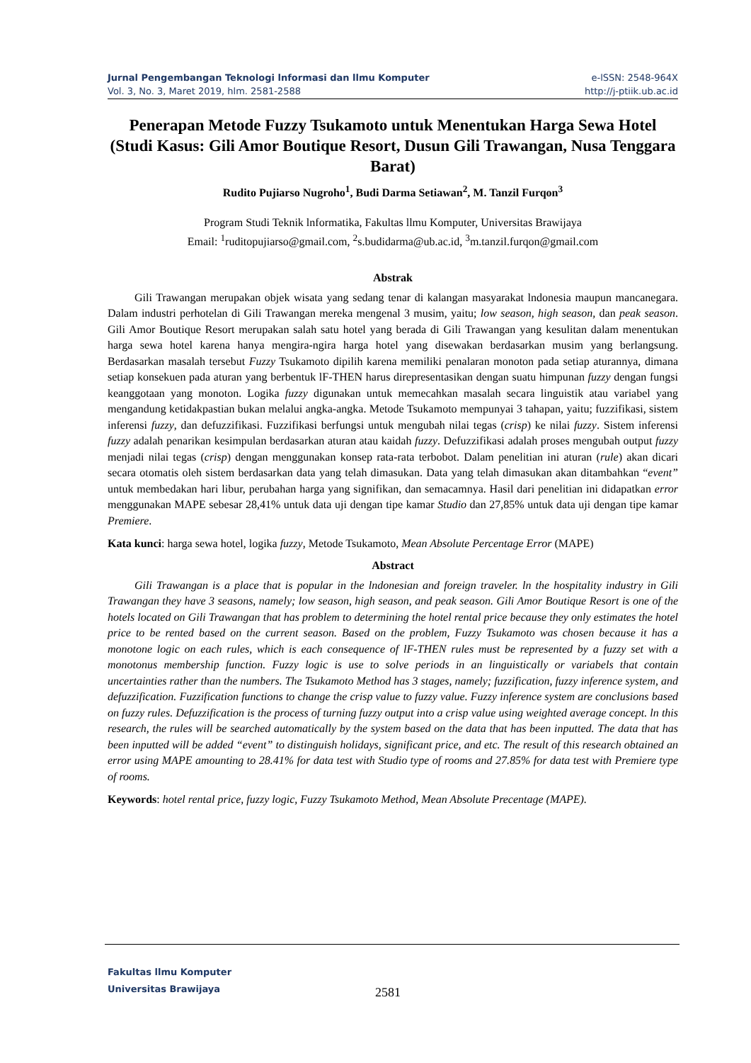Jurnal Pengembangan Teknologi lnformasi dan llmu Komputer
Vol. 3, No. 3, Maret 2019, hlm. 2581-2588
e-lSSN: 2548-964X
http://j-ptiik.ub.ac.id
Penerapan Metode Fuzzy Tsukamoto untuk Menentukan Harga Sewa Hotel (Studi Kasus: Gili Amor Boutique Resort, Dusun Gili Trawangan, Nusa Tenggara Barat)
Rudito Pujiarso Nugroho<sup>1</sup>, Budi Darma Setiawan<sup>2</sup>, M. Tanzil Furqon<sup>3</sup>
Program Studi Teknik lnformatika, Fakultas llmu Komputer, Universitas Brawijaya
Email: <sup>1</sup>ruditopujiarso@gmail.com, <sup>2</sup>s.budidarma@ub.ac.id, <sup>3</sup>m.tanzil.furqon@gmail.com
Abstrak
Gili Trawangan merupakan objek wisata yang sedang tenar di kalangan masyarakat lndonesia maupun mancanegara. Dalam industri perhotelan di Gili Trawangan mereka mengenal 3 musim, yaitu; low season, high season, dan peak season. Gili Amor Boutique Resort merupakan salah satu hotel yang berada di Gili Trawangan yang kesulitan dalam menentukan harga sewa hotel karena hanya mengira-ngira harga hotel yang disewakan berdasarkan musim yang berlangsung. Berdasarkan masalah tersebut Fuzzy Tsukamoto dipilih karena memiliki penalaran monoton pada setiap aturannya, dimana setiap konsekuen pada aturan yang berbentuk lF-THEN harus direpresentasikan dengan suatu himpunan fuzzy dengan fungsi keanggotaan yang monoton. Logika fuzzy digunakan untuk memecahkan masalah secara linguistik atau variabel yang mengandung ketidakpastian bukan melalui angka-angka. Metode Tsukamoto mempunyai 3 tahapan, yaitu; fuzzifikasi, sistem inferensi fuzzy, dan defuzzifikasi. Fuzzifikasi berfungsi untuk mengubah nilai tegas (crisp) ke nilai fuzzy. Sistem inferensi fuzzy adalah penarikan kesimpulan berdasarkan aturan atau kaidah fuzzy. Defuzzifikasi adalah proses mengubah output fuzzy menjadi nilai tegas (crisp) dengan menggunakan konsep rata-rata terbobot. Dalam penelitian ini aturan (rule) akan dicari secara otomatis oleh sistem berdasarkan data yang telah dimasukan. Data yang telah dimasukan akan ditambahkan “event” untuk membedakan hari libur, perubahan harga yang signifikan, dan semacamnya. Hasil dari penelitian ini didapatkan error menggunakan MAPE sebesar 28,41% untuk data uji dengan tipe kamar Studio dan 27,85% untuk data uji dengan tipe kamar Premiere.
Kata kunci: harga sewa hotel, logika fuzzy, Metode Tsukamoto, Mean Absolute Percentage Error (MAPE)
Abstract
Gili Trawangan is a place that is popular in the lndonesian and foreign traveler. ln the hospitality industry in Gili Trawangan they have 3 seasons, namely; low season, high season, and peak season. Gili Amor Boutique Resort is one of the hotels located on Gili Trawangan that has problem to determining the hotel rental price because they only estimates the hotel price to be rented based on the current season. Based on the problem, Fuzzy Tsukamoto was chosen because it has a monotone logic on each rules, which is each consequence of lF-THEN rules must be represented by a fuzzy set with a monotonus membership function. Fuzzy logic is use to solve periods in an linguistically or variabels that contain uncertainties rather than the numbers. The Tsukamoto Method has 3 stages, namely; fuzzification, fuzzy inference system, and defuzzification. Fuzzification functions to change the crisp value to fuzzy value. Fuzzy inference system are conclusions based on fuzzy rules. Defuzzification is the process of turning fuzzy output into a crisp value using weighted average concept. ln this research, the rules will be searched automatically by the system based on the data that has been inputted. The data that has been inputted will be added “event” to distinguish holidays, significant price, and etc. The result of this research obtained an error using MAPE amounting to 28.41% for data test with Studio type of rooms and 27.85% for data test with Premiere type of rooms.
Keywords: hotel rental price, fuzzy logic, Fuzzy Tsukamoto Method, Mean Absolute Precentage (MAPE).
Fakultas llmu Komputer
Universitas Brawijaya
2581